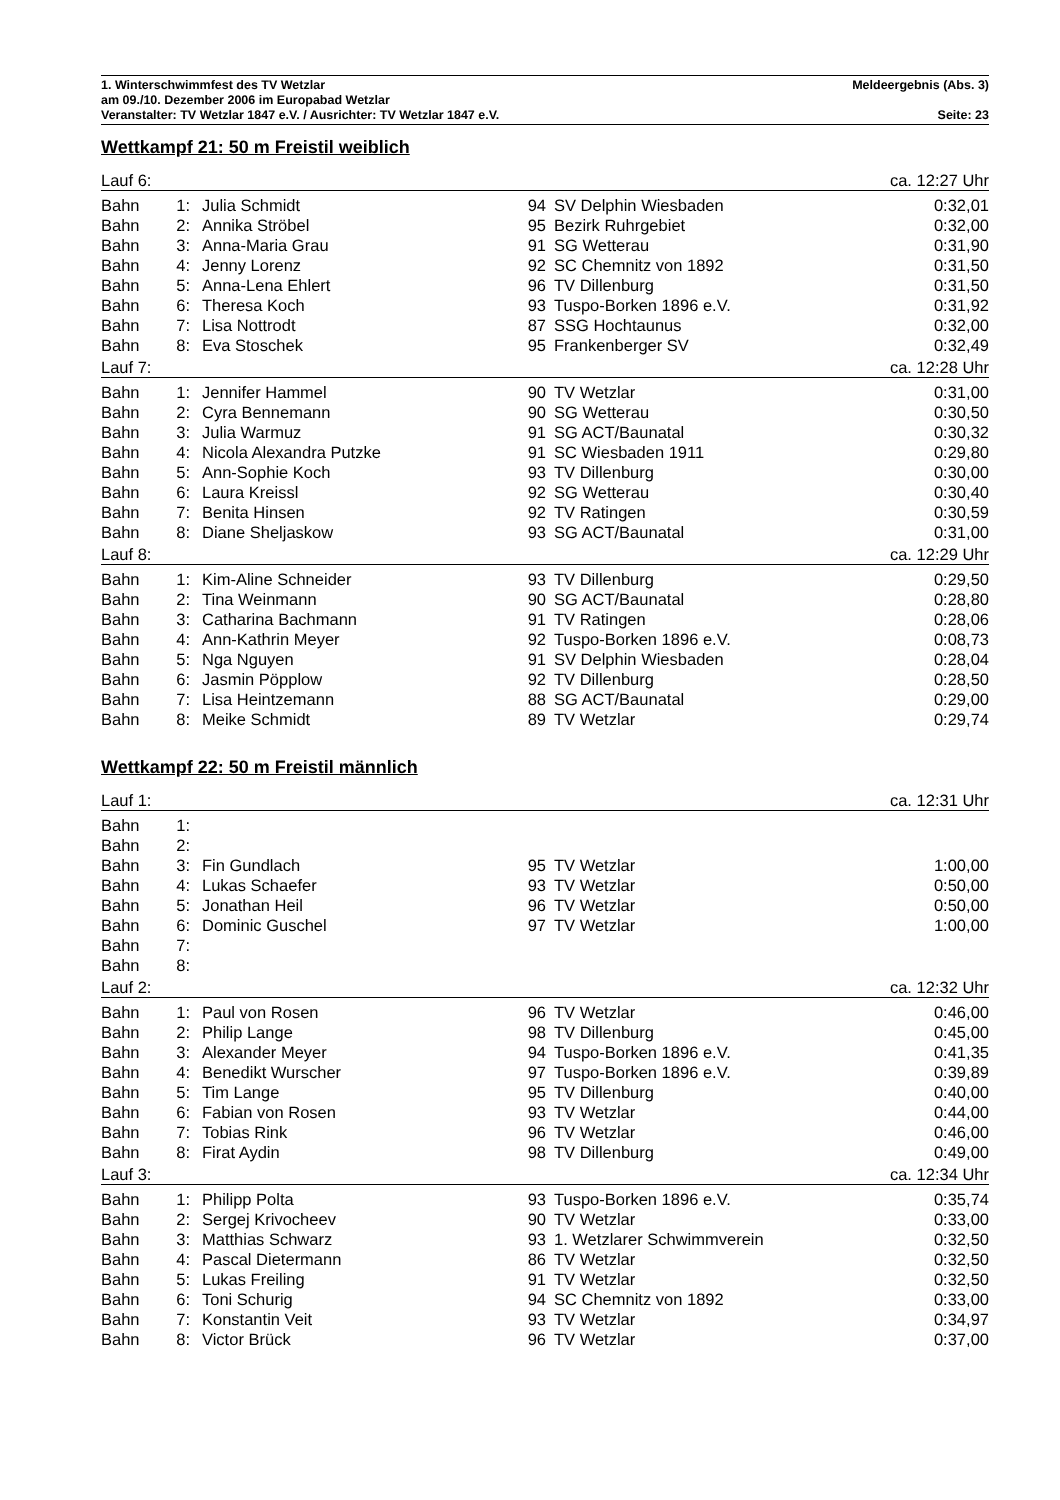1. Winterschwimmfest des TV Wetzlar Meldeergebnis (Abs. 3)
am 09./10. Dezember 2006 im Europabad Wetzlar
Veranstalter: TV Wetzlar 1847 e.V. / Ausrichter: TV Wetzlar 1847 e.V. Seite: 23
Wettkampf 21: 50 m Freistil weiblich
| Lauf 6: | | | | | ca. 12:27 Uhr |
| Bahn | 1: | Julia Schmidt | 94 | SV Delphin Wiesbaden | 0:32,01 |
| Bahn | 2: | Annika Ströbel | 95 | Bezirk Ruhrgebiet | 0:32,00 |
| Bahn | 3: | Anna-Maria Grau | 91 | SG Wetterau | 0:31,90 |
| Bahn | 4: | Jenny Lorenz | 92 | SC Chemnitz von 1892 | 0:31,50 |
| Bahn | 5: | Anna-Lena Ehlert | 96 | TV Dillenburg | 0:31,50 |
| Bahn | 6: | Theresa Koch | 93 | Tuspo-Borken 1896 e.V. | 0:31,92 |
| Bahn | 7: | Lisa Nottrodt | 87 | SSG Hochtaunus | 0:32,00 |
| Bahn | 8: | Eva Stoschek | 95 | Frankenberger SV | 0:32,49 |
| Lauf 7: | | | | | ca. 12:28 Uhr |
| Bahn | 1: | Jennifer Hammel | 90 | TV Wetzlar | 0:31,00 |
| Bahn | 2: | Cyra Bennemann | 90 | SG Wetterau | 0:30,50 |
| Bahn | 3: | Julia Warmuz | 91 | SG ACT/Baunatal | 0:30,32 |
| Bahn | 4: | Nicola Alexandra Putzke | 91 | SC Wiesbaden 1911 | 0:29,80 |
| Bahn | 5: | Ann-Sophie Koch | 93 | TV Dillenburg | 0:30,00 |
| Bahn | 6: | Laura Kreissl | 92 | SG Wetterau | 0:30,40 |
| Bahn | 7: | Benita Hinsen | 92 | TV Ratingen | 0:30,59 |
| Bahn | 8: | Diane Sheljaskow | 93 | SG ACT/Baunatal | 0:31,00 |
| Lauf 8: | | | | | ca. 12:29 Uhr |
| Bahn | 1: | Kim-Aline Schneider | 93 | TV Dillenburg | 0:29,50 |
| Bahn | 2: | Tina Weinmann | 90 | SG ACT/Baunatal | 0:28,80 |
| Bahn | 3: | Catharina Bachmann | 91 | TV Ratingen | 0:28,06 |
| Bahn | 4: | Ann-Kathrin Meyer | 92 | Tuspo-Borken 1896 e.V. | 0:08,73 |
| Bahn | 5: | Nga Nguyen | 91 | SV Delphin Wiesbaden | 0:28,04 |
| Bahn | 6: | Jasmin Pöpplow | 92 | TV Dillenburg | 0:28,50 |
| Bahn | 7: | Lisa Heintzemann | 88 | SG ACT/Baunatal | 0:29,00 |
| Bahn | 8: | Meike Schmidt | 89 | TV Wetzlar | 0:29,74 |
Wettkampf 22: 50 m Freistil männlich
| Lauf 1: | | | | | ca. 12:31 Uhr |
| Bahn | 1: | | | | |
| Bahn | 2: | | | | |
| Bahn | 3: | Fin Gundlach | 95 | TV Wetzlar | 1:00,00 |
| Bahn | 4: | Lukas Schaefer | 93 | TV Wetzlar | 0:50,00 |
| Bahn | 5: | Jonathan Heil | 96 | TV Wetzlar | 0:50,00 |
| Bahn | 6: | Dominic Guschel | 97 | TV Wetzlar | 1:00,00 |
| Bahn | 7: | | | | |
| Bahn | 8: | | | | |
| Lauf 2: | | | | | ca. 12:32 Uhr |
| Bahn | 1: | Paul von Rosen | 96 | TV Wetzlar | 0:46,00 |
| Bahn | 2: | Philip Lange | 98 | TV Dillenburg | 0:45,00 |
| Bahn | 3: | Alexander Meyer | 94 | Tuspo-Borken 1896 e.V. | 0:41,35 |
| Bahn | 4: | Benedikt Wurscher | 97 | Tuspo-Borken 1896 e.V. | 0:39,89 |
| Bahn | 5: | Tim Lange | 95 | TV Dillenburg | 0:40,00 |
| Bahn | 6: | Fabian von Rosen | 93 | TV Wetzlar | 0:44,00 |
| Bahn | 7: | Tobias Rink | 96 | TV Wetzlar | 0:46,00 |
| Bahn | 8: | Firat Aydin | 98 | TV Dillenburg | 0:49,00 |
| Lauf 3: | | | | | ca. 12:34 Uhr |
| Bahn | 1: | Philipp Polta | 93 | Tuspo-Borken 1896 e.V. | 0:35,74 |
| Bahn | 2: | Sergej Krivocheev | 90 | TV Wetzlar | 0:33,00 |
| Bahn | 3: | Matthias Schwarz | 93 | 1. Wetzlarer Schwimmverein | 0:32,50 |
| Bahn | 4: | Pascal Dietermann | 86 | TV Wetzlar | 0:32,50 |
| Bahn | 5: | Lukas Freiling | 91 | TV Wetzlar | 0:32,50 |
| Bahn | 6: | Toni Schurig | 94 | SC Chemnitz von 1892 | 0:33,00 |
| Bahn | 7: | Konstantin Veit | 93 | TV Wetzlar | 0:34,97 |
| Bahn | 8: | Victor Brück | 96 | TV Wetzlar | 0:37,00 |